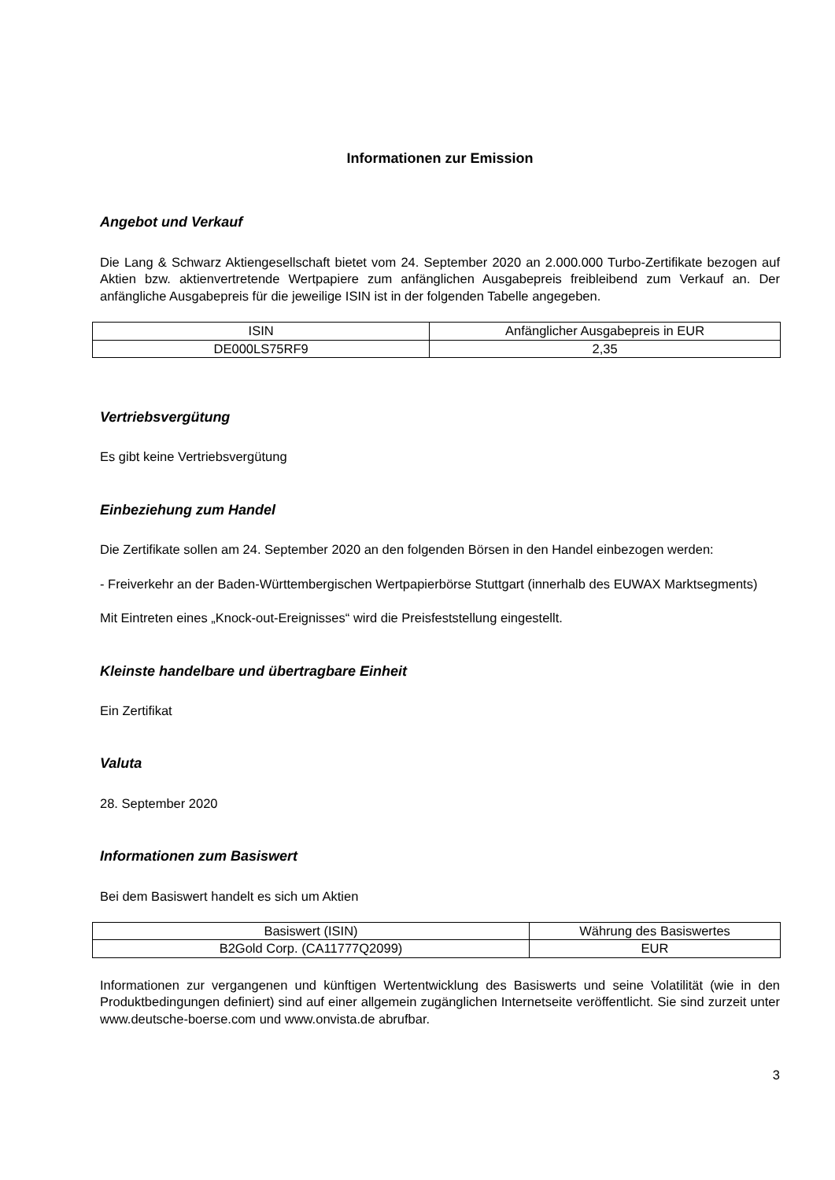Informationen zur Emission
Angebot und Verkauf
Die Lang & Schwarz Aktiengesellschaft bietet vom 24. September 2020 an 2.000.000 Turbo-Zertifikate bezogen auf Aktien bzw. aktienvertretende Wertpapiere zum anfänglichen Ausgabepreis freibleibend zum Verkauf an. Der anfängliche Ausgabepreis für die jeweilige ISIN ist in der folgenden Tabelle angegeben.
| ISIN | Anfänglicher Ausgabepreis in EUR |
| --- | --- |
| DE000LS75RF9 | 2,35 |
Vertriebsvergütung
Es gibt keine Vertriebsvergütung
Einbeziehung zum Handel
Die Zertifikate sollen am 24. September 2020 an den folgenden Börsen in den Handel einbezogen werden:
- Freiverkehr an der Baden-Württembergischen Wertpapierbörse Stuttgart (innerhalb des EUWAX Marktsegments)
Mit Eintreten eines „Knock-out-Ereignisses“ wird die Preisfeststellung eingestellt.
Kleinste handelbare und übertragbare Einheit
Ein Zertifikat
Valuta
28. September 2020
Informationen zum Basiswert
Bei dem Basiswert handelt es sich um Aktien
| Basiswert (ISIN) | Währung des Basiswertes |
| --- | --- |
| B2Gold Corp. (CA11777Q2099) | EUR |
Informationen zur vergangenen und künftigen Wertentwicklung des Basiswerts und seine Volatilität (wie in den Produktbedingungen definiert) sind auf einer allgemein zugänglichen Internetseite veröffentlicht. Sie sind zurzeit unter www.deutsche-boerse.com und www.onvista.de abrufbar.
3